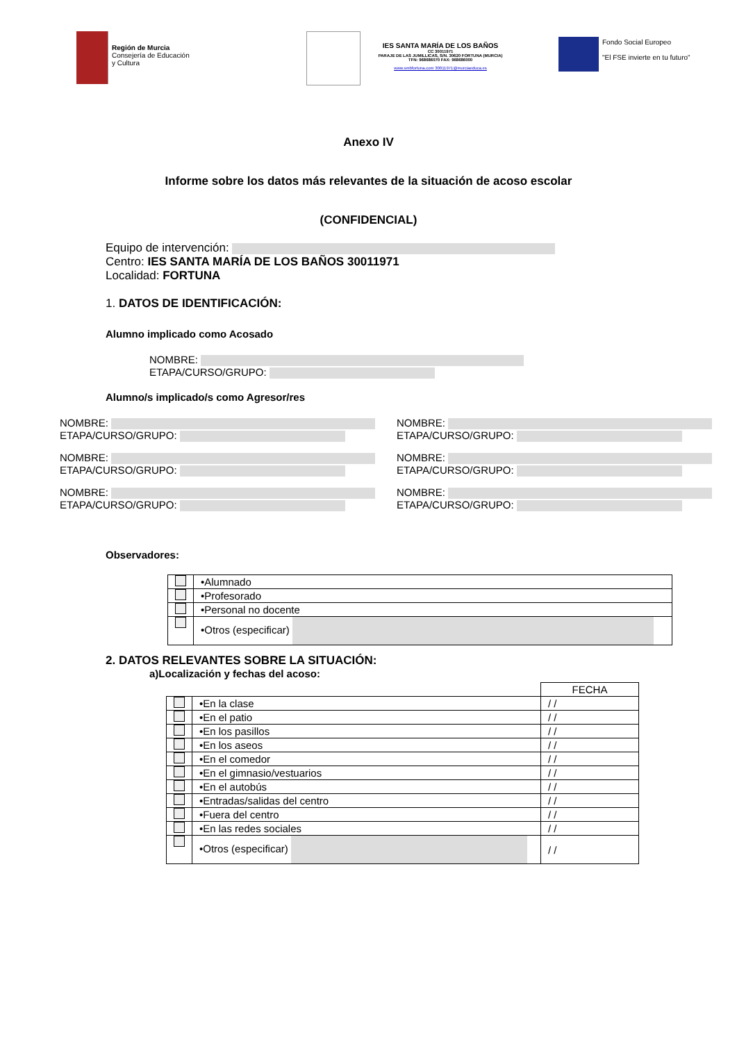Región de Murcia
Consejería de Educación
y Cultura
IES SANTA MARÍA DE LOS BAÑOS
CC 30011971
PARAJE DE LAS JUMILLICAS, S/N. 30620 FORTUNA (MURCIA)
TFN: 968686070 FAX: 968686000
www.smbfortuna.com 30011971@murciaeduca.es
Fondo Social Europeo
"El FSE invierte en tu futuro"
Anexo IV
Informe sobre los datos más relevantes de la situación de acoso escolar
(CONFIDENCIAL)
Equipo de intervención:
Centro: IES SANTA MARÍA DE LOS BAÑOS 30011971
Localidad: FORTUNA
1. DATOS DE IDENTIFICACIÓN:
Alumno implicado como Acosado
NOMBRE:
ETAPA/CURSO/GRUPO:
Alumno/s implicado/s como Agresor/res
NOMBRE:
ETAPA/CURSO/GRUPO:
NOMBRE:
ETAPA/CURSO/GRUPO:
NOMBRE:
ETAPA/CURSO/GRUPO:
NOMBRE:
ETAPA/CURSO/GRUPO:
NOMBRE:
ETAPA/CURSO/GRUPO:
NOMBRE:
ETAPA/CURSO/GRUPO:
Observadores:
| | •Alumnado |
| | •Profesorado |
| | •Personal no docente |
| | •Otros (especificar) |
2. DATOS RELEVANTES SOBRE LA SITUACIÓN:
a)Localización y fechas del acoso:
| | | FECHA |
| | •En la clase | / / |
| | •En el patio | / / |
| | •En los pasillos | / / |
| | •En los aseos | / / |
| | •En el comedor | / / |
| | •En el gimnasio/vestuarios | / / |
| | •En el autobús | / / |
| | •Entradas/salidas del centro | / / |
| | •Fuera del centro | / / |
| | •En las redes sociales | / / |
| | •Otros (especificar) | / / |